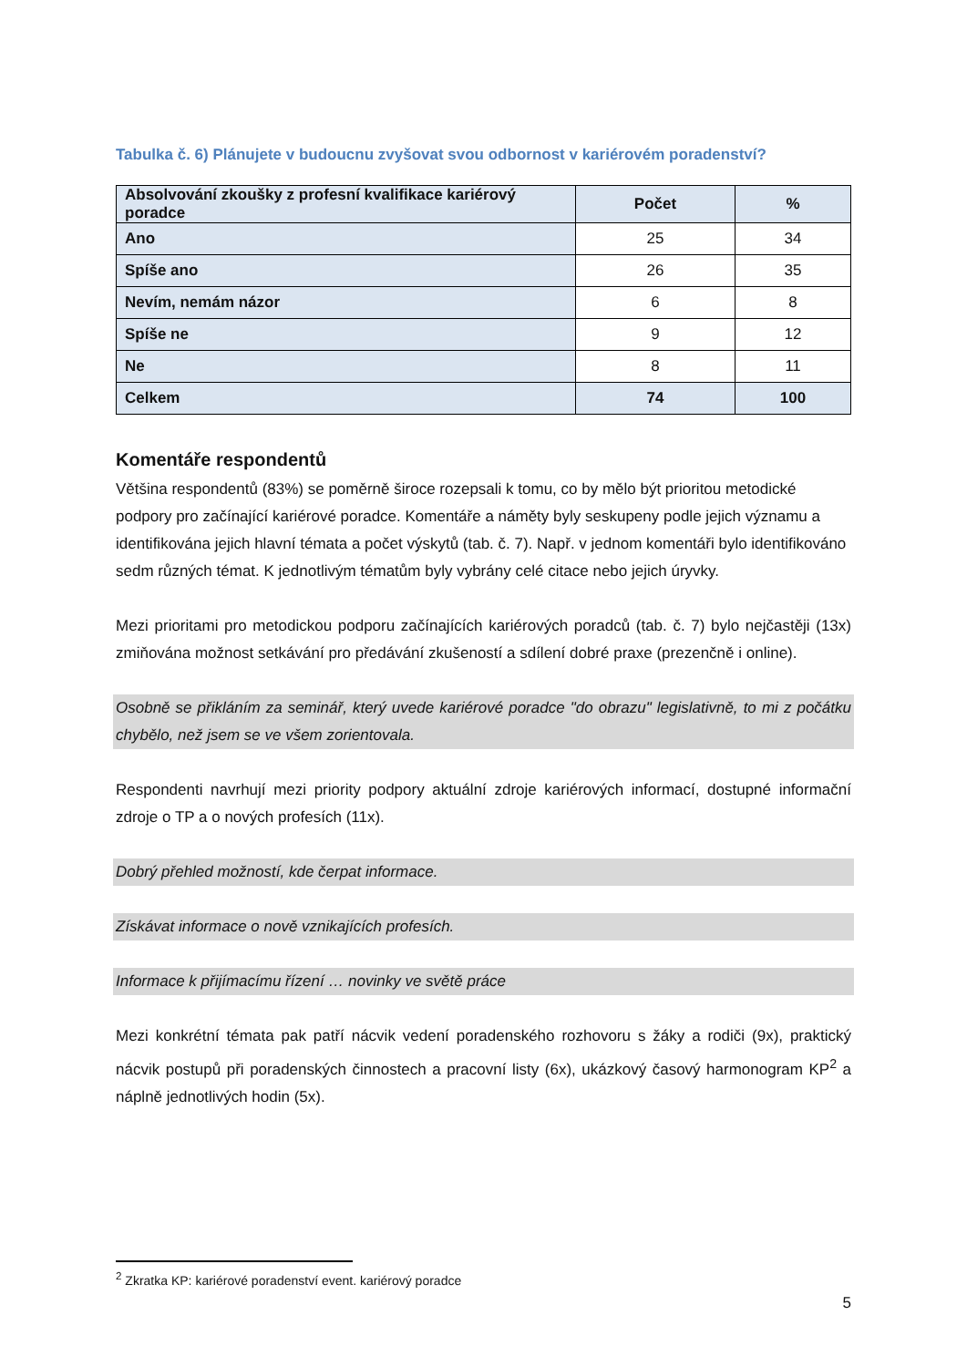Tabulka č. 6) Plánujete v budoucnu zvyšovat svou odbornost v kariérovém poradenství?
| Absolvování zkoušky z profesní kvalifikace kariérový poradce | Počet | % |
| --- | --- | --- |
| Ano | 25 | 34 |
| Spíše ano | 26 | 35 |
| Nevím, nemám názor | 6 | 8 |
| Spíše ne | 9 | 12 |
| Ne | 8 | 11 |
| Celkem | 74 | 100 |
Komentáře respondentů
Většina respondentů (83%) se poměrně široce rozepsali k tomu, co by mělo být prioritou metodické podpory pro začínající kariérové poradce. Komentáře a náměty byly seskupeny podle jejich významu a identifikována jejich hlavní témata a počet výskytů (tab. č. 7). Např. v jednom komentáři bylo identifikováno sedm různých témat. K jednotlivým tématům byly vybrány celé citace nebo jejich úryvky.
Mezi prioritami pro metodickou podporu začínajících kariérových poradců (tab. č. 7) bylo nejčastěji (13x) zmiňována možnost setkávání pro předávání zkušeností a sdílení dobré praxe (prezenčně i online).
Osobně se přikláním za seminář, který uvede kariérové poradce "do obrazu" legislativně, to mi z počátku chybělo, než jsem se ve všem zorientovala.
Respondenti navrhují mezi priority podpory aktuální zdroje kariérových informací, dostupné informační zdroje o TP a o nových profesích (11x).
Dobrý přehled možností, kde čerpat informace.
Získávat informace o nově vznikajících profesích.
Informace k přijímacímu řízení … novinky ve světě práce
Mezi konkrétní témata pak patří nácvik vedení poradenského rozhovoru s žáky a rodiči (9x), praktický nácvik postupů při poradenských činnostech a pracovní listy (6x), ukázkový časový harmonogram KP<sup>2</sup> a náplně jednotlivých hodin (5x).
<sup>2</sup> Zkratka KP: kariérové poradenství event. kariérový poradce
5